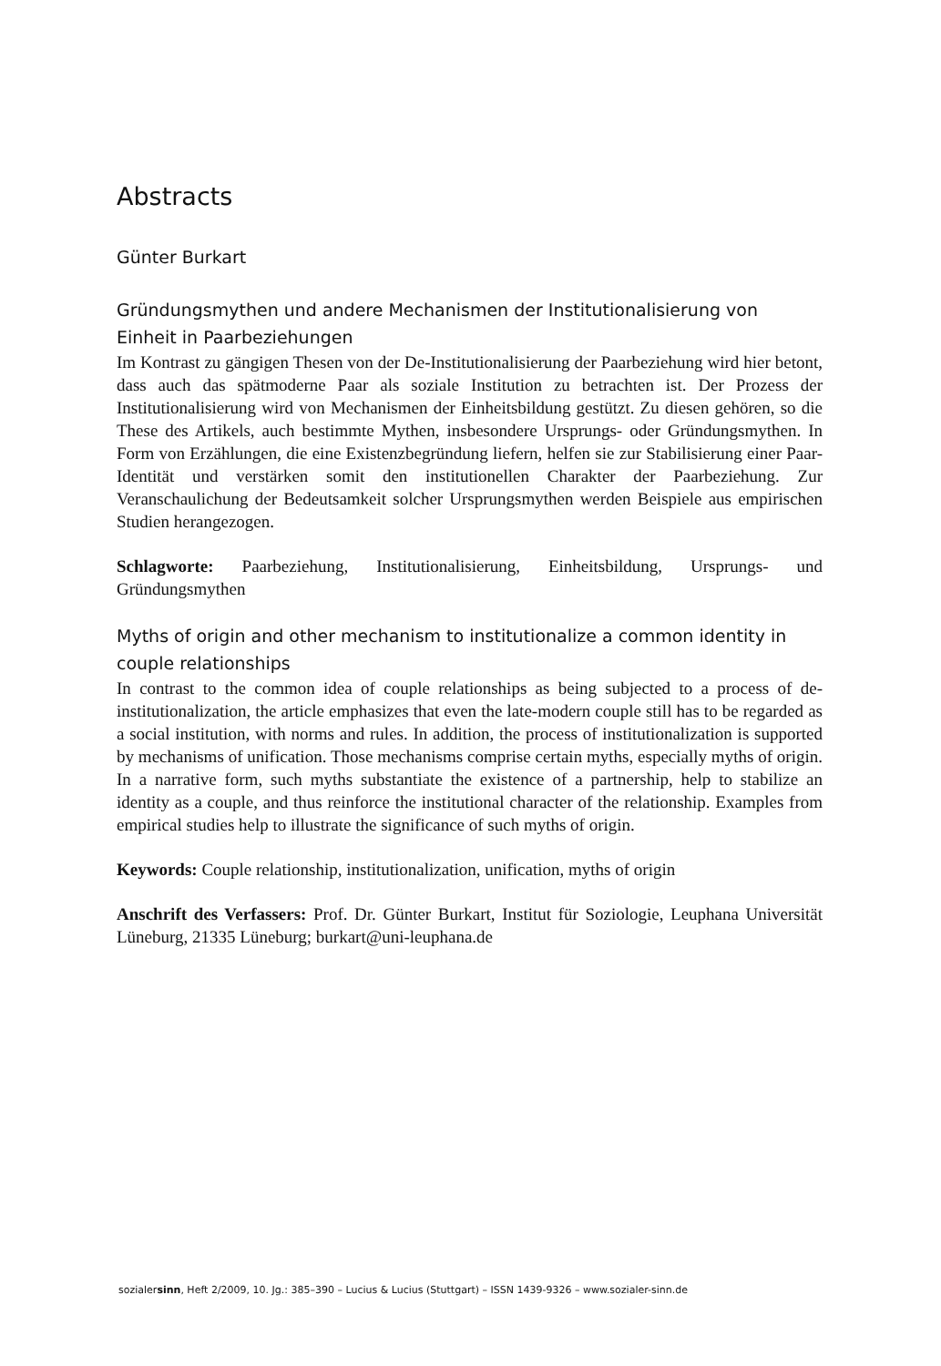Abstracts
Günter Burkart
Gründungsmythen und andere Mechanismen der Institutionalisierung von Einheit in Paarbeziehungen
Im Kontrast zu gängigen Thesen von der De-Institutionalisierung der Paarbeziehung wird hier betont, dass auch das spätmoderne Paar als soziale Institution zu betrachten ist. Der Prozess der Institutionalisierung wird von Mechanismen der Einheitsbildung gestützt. Zu diesen gehören, so die These des Artikels, auch bestimmte Mythen, insbesondere Ursprungs- oder Gründungsmythen. In Form von Erzählungen, die eine Existenzbegründung liefern, helfen sie zur Stabilisierung einer Paar-Identität und verstärken somit den institutionellen Charakter der Paarbeziehung. Zur Veranschaulichung der Bedeutsamkeit solcher Ursprungsmythen werden Beispiele aus empirischen Studien herangezogen.
Schlagworte: Paarbeziehung, Institutionalisierung, Einheitsbildung, Ursprungs- und Gründungsmythen
Myths of origin and other mechanism to institutionalize a common identity in couple relationships
In contrast to the common idea of couple relationships as being subjected to a process of de-institutionalization, the article emphasizes that even the late-modern couple still has to be regarded as a social institution, with norms and rules. In addition, the process of institutionalization is supported by mechanisms of unification. Those mechanisms comprise certain myths, especially myths of origin. In a narrative form, such myths substantiate the existence of a partnership, help to stabilize an identity as a couple, and thus reinforce the institutional character of the relationship. Examples from empirical studies help to illustrate the significance of such myths of origin.
Keywords: Couple relationship, institutionalization, unification, myths of origin
Anschrift des Verfassers: Prof. Dr. Günter Burkart, Institut für Soziologie, Leuphana Universität Lüneburg, 21335 Lüneburg; burkart@uni-leuphana.de
sozialersinn, Heft 2/2009, 10. Jg.: 385–390 – Lucius & Lucius (Stuttgart) – ISSN 1439-9326 – www.sozialer-sinn.de